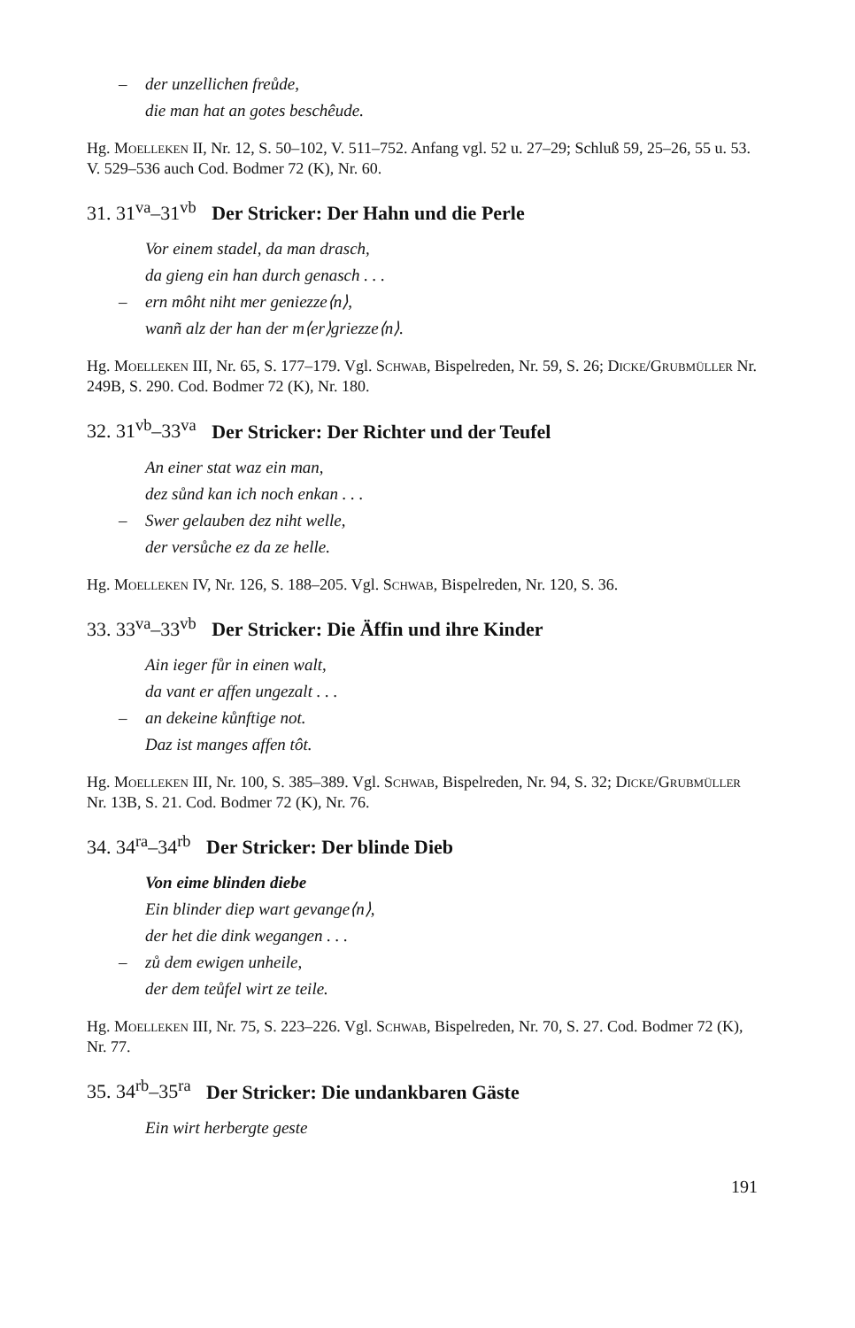– der unzellichen freůde,
die man hat an gotes beschêude.
Hg. Moelleken II, Nr. 12, S. 50–102, V. 511–752. Anfang vgl. 52 u. 27–29; Schluß 59, 25–26, 55 u. 53. V. 529–536 auch Cod. Bodmer 72 (K), Nr. 60.
31. 31<sup>va</sup>–31<sup>vb</sup> Der Stricker: Der Hahn und die Perle
Vor einem stadel, da man drasch,
da gieng ein han durch genasch . . .
– ern môht niht mer geniezze⟨n⟩,
wanñ alz der han der m⟨er⟩griezze⟨n⟩.
Hg. Moelleken III, Nr. 65, S. 177–179. Vgl. Schwab, Bispelreden, Nr. 59, S. 26; Dicke/Grubmüller Nr. 249B, S. 290. Cod. Bodmer 72 (K), Nr. 180.
32. 31<sup>vb</sup>–33<sup>va</sup> Der Stricker: Der Richter und der Teufel
An einer stat waz ein man,
dez sůnd kan ich noch enkan . . .
– Swer gelauben dez niht welle,
der versůche ez da ze helle.
Hg. Moelleken IV, Nr. 126, S. 188–205. Vgl. Schwab, Bispelreden, Nr. 120, S. 36.
33. 33<sup>va</sup>–33<sup>vb</sup> Der Stricker: Die Äffin und ihre Kinder
Ain ieger fůr in einen walt,
da vant er affen ungezalt . . .
– an dekeine kůnftige not.
Daz ist manges affen tôt.
Hg. Moelleken III, Nr. 100, S. 385–389. Vgl. Schwab, Bispelreden, Nr. 94, S. 32; Dicke/Grubmüller Nr. 13B, S. 21. Cod. Bodmer 72 (K), Nr. 76.
34. 34<sup>ra</sup>–34<sup>rb</sup> Der Stricker: Der blinde Dieb
Von eime blinden diebe
Ein blinder diep wart gevange⟨n⟩,
der het die dink wegangen . . .
– zů dem ewigen unheile,
der dem teůfel wirt ze teile.
Hg. Moelleken III, Nr. 75, S. 223–226. Vgl. Schwab, Bispelreden, Nr. 70, S. 27. Cod. Bodmer 72 (K), Nr. 77.
35. 34<sup>rb</sup>–35<sup>ra</sup> Der Stricker: Die undankbaren Gäste
Ein wirt herbergte geste
191